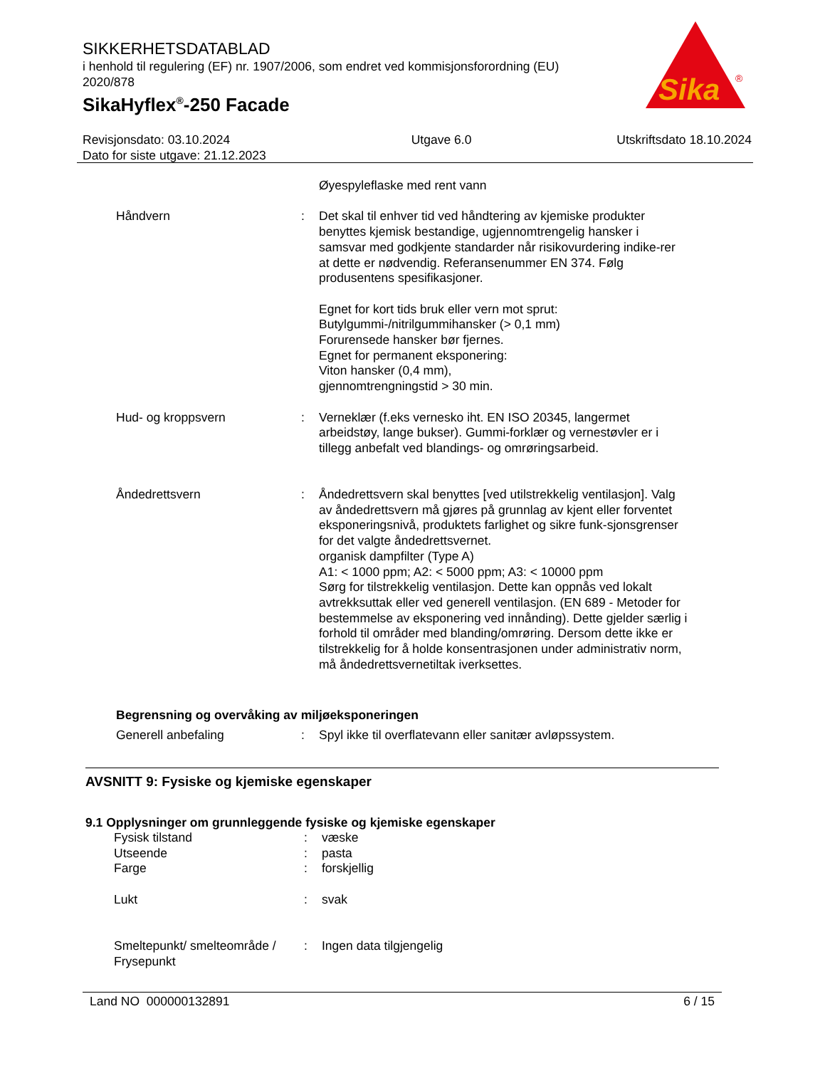SIKKERHETSDATABLAD
i henhold til regulering (EF) nr. 1907/2006, som endret ved kommisjonsforordning (EU) 2020/878
SikaHyflex<sup>®</sup>-250 Facade
Sika
®
Revisjonsdato: 03.10.2024
Dato for siste utgave: 21.12.2023
Utgave 6.0 Utskriftsdato 18.10.2024
Øyespyleflaske med rent vann
Håndvern : Det skal til enhver tid ved håndtering av kjemiske produkter benyttes kjemisk bestandige, ugjennomtrengelig hansker i samsvar med godkjente standarder når risikovurdering indike-rer at dette er nødvendig. Referansenummer EN 374. Følg produsentens spesifikasjoner.
Egnet for kort tids bruk eller vern mot sprut:
Butylgummi-/nitrilgummihansker (> 0,1 mm)
Forurensede hansker bør fjernes.
Egnet for permanent eksponering:
Viton hansker (0,4 mm),
gjennomtrengningstid > 30 min.
Hud- og kroppsvern : Verneklær (f.eks vernesko iht. EN ISO 20345, langermet arbeidstøy, lange bukser). Gummi-forklær og vernestøvler er i tillegg anbefalt ved blandings- og omrøringsarbeid.
Åndedrettsvern : Åndedrettsvern skal benyttes [ved utilstrekkelig ventilasjon]. Valg av åndedrettsvern må gjøres på grunnlag av kjent eller forventet eksponeringsnivå, produktets farlighet og sikre funk-sjonsgrenser for det valgte åndedrettsvernet.
organisk dampfilter (Type A)
A1: < 1000 ppm; A2: < 5000 ppm; A3: < 10000 ppm
Sørg for tilstrekkelig ventilasjon. Dette kan oppnås ved lokalt avtrekksuttak eller ved generell ventilasjon. (EN 689 - Metoder for bestemmelse av eksponering ved innånding). Dette gjelder særlig i forhold til områder med blanding/omrøring. Dersom dette ikke er tilstrekkelig for å holde konsentrasjonen under administrativ norm, må åndedrettsvernetiltak iverksettes.
Begrensning og overvåking av miljøeksponeringen
Generell anbefaling : Spyl ikke til overflatevann eller sanitær avløpssystem.
AVSNITT 9: Fysiske og kjemiske egenskaper
9.1 Opplysninger om grunnleggende fysiske og kjemiske egenskaper
Fysisk tilstand : væske
Utseende : pasta
Farge : forskjellig
Lukt : svak
Smeltepunkt/ smelteområde / Frysepunkt
: Ingen data tilgjengelig
Land NO 000000132891 6 / 15